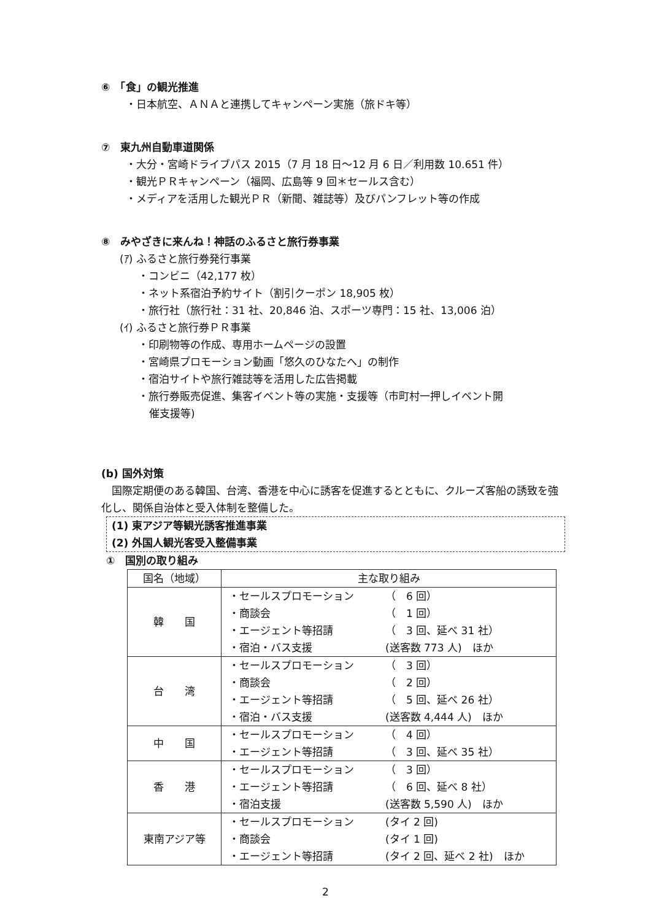⑥　「食」の観光推進
・日本航空、ＡＮＡと連携してキャンペーン実施（旅ドキ等）
⑦　東九州自動車道関係
・大分・宮崎ドライブパス 2015（7 月 18 日～12 月 6 日／利用数 10.651 件）
・観光ＰＲキャンペーン（福岡、広島等 9 回＊セールス含む）
・メディアを活用した観光ＰＲ（新聞、雑誌等）及びパンフレット等の作成
⑧　みやざきに来んね！神話のふるさと旅行券事業
(ｱ) ふるさと旅行券発行事業
・コンビニ（42,177 枚）
・ネット系宿泊予約サイト（割引クーポン 18,905 枚）
・旅行社（旅行社：31 社、20,846 泊、スポーツ専門：15 社、13,006 泊）
(ｲ) ふるさと旅行券ＰＲ事業
・印刷物等の作成、専用ホームページの設置
・宮崎県プロモーション動画「悠久のひなたへ」の制作
・宿泊サイトや旅行雑誌等を活用した広告掲載
・旅行券販売促進、集客イベント等の実施・支援等（市町村一押しイベント開
催支援等)
(b) 国外対策
国際定期便のある韓国、台湾、香港を中心に誘客を促進するとともに、クルーズ客船の誘致を強化し、関係自治体と受入体制を整備した。
(1) 東アジア等観光誘客推進事業
(2) 外国人観光客受入整備事業
①　国別の取り組み
| 国名（地域） | 主な取り組み |
| --- | --- |
| 韓 国 | ・セールスプロモーション （ 6 回） ・商談会 （ 1 回） ・エージェント等招請 （ 3 回、延べ 31 社） ・宿泊・バス支援 (送客数 773 人) ほか |
| 台 湾 | ・セールスプロモーション （ 3 回） ・商談会 （ 2 回） ・エージェント等招請 （ 5 回、延べ 26 社） ・宿泊・バス支援 (送客数 4,444 人) ほか |
| 中 国 | ・セールスプロモーション （ 4 回） ・エージェント等招請 （ 3 回、延べ 35 社） |
| 香 港 | ・セールスプロモーション （ 3 回） ・エージェント等招請 （ 6 回、延べ 8 社） ・宿泊支援 (送客数 5,590 人) ほか |
| 東南アジア等 | ・セールスプロモーション (タイ 2 回) ・商談会 (タイ 1 回) ・エージェント等招請 (タイ 2 回、延べ 2 社) ほか |
2